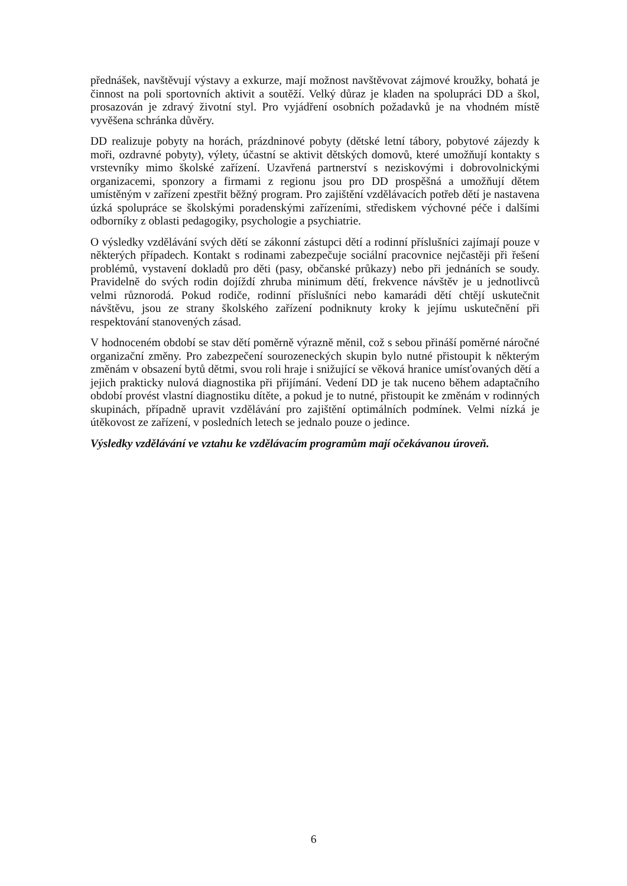přednášek, navštěvují výstavy a exkurze, mají možnost navštěvovat zájmové kroužky, bohatá je činnost na poli sportovních aktivit a soutěží. Velký důraz je kladen na spolupráci DD a škol, prosazován je zdravý životní styl. Pro vyjádření osobních požadavků je na vhodném místě vyvěšena schránka důvěry.
DD realizuje pobyty na horách, prázdninové pobyty (dětské letní tábory, pobytové zájezdy k moři, ozdravné pobyty), výlety, účastní se aktivit dětských domovů, které umožňují kontakty s vrstevníky mimo školské zařízení. Uzavřená partnerství s neziskovými i dobrovolnickými organizacemi, sponzory a firmami z regionu jsou pro DD prospěšná a umožňují dětem umístěným v zařízení zpestřit běžný program. Pro zajištění vzdělávacích potřeb dětí je nastavena úzká spolupráce se školskými poradenskými zařízeními, střediskem výchovné péče i dalšími odborníky z oblasti pedagogiky, psychologie a psychiatrie.
O výsledky vzdělávání svých dětí se zákonní zástupci dětí a rodinní příslušníci zajímají pouze v některých případech. Kontakt s rodinami zabezpečuje sociální pracovnice nejčastěji při řešení problémů, vystavení dokladů pro děti (pasy, občanské průkazy) nebo při jednáních se soudy. Pravidelně do svých rodin dojíždí zhruba minimum dětí, frekvence návštěv je u jednotlivců velmi různorodá. Pokud rodiče, rodinní příslušníci nebo kamarádi dětí chtějí uskutečnit návštěvu, jsou ze strany školského zařízení podniknuty kroky k jejímu uskutečnění při respektování stanovených zásad.
V hodnoceném období se stav dětí poměrně výrazně měnil, což s sebou přináší poměrné náročné organizační změny. Pro zabezpečení sourozeneckých skupin bylo nutné přistoupit k některým změnám v obsazení bytů dětmi, svou roli hraje i snižující se věková hranice umísťovaných dětí a jejich prakticky nulová diagnostika při přijímání. Vedení DD je tak nuceno během adaptačního období provést vlastní diagnostiku dítěte, a pokud je to nutné, přistoupit ke změnám v rodinných skupinách, případně upravit vzdělávání pro zajištění optimálních podmínek. Velmi nízká je útěkovost ze zařízení, v posledních letech se jednalo pouze o jedince.
Výsledky vzdělávání ve vztahu ke vzdělávacím programům mají očekávanou úroveň.
6